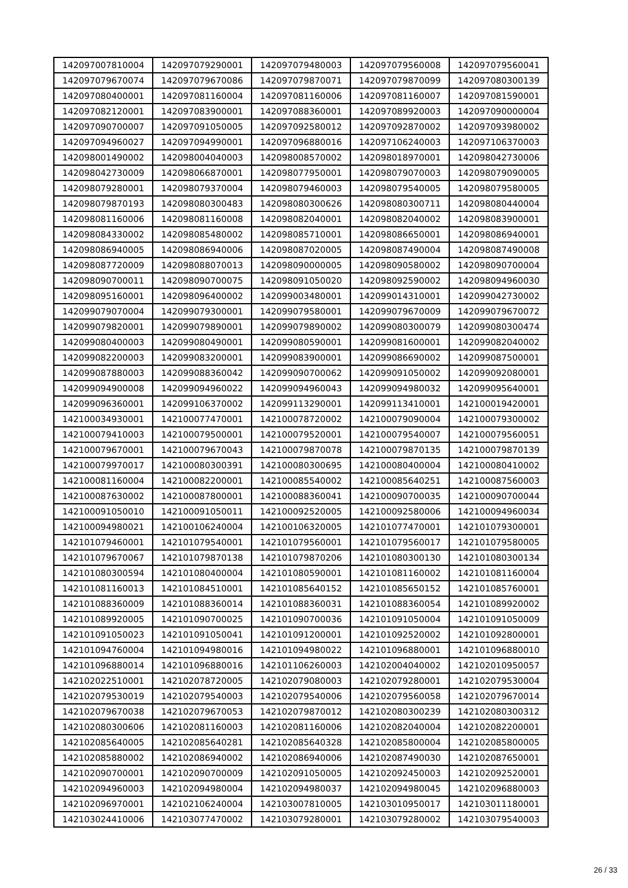| 142097007810004 | 142097079290001 | 142097079480003 | 142097079560008 | 142097079560041 |
| 142097079670074 | 142097079670086 | 142097079870071 | 142097079870099 | 142097080300139 |
| 142097080400001 | 142097081160004 | 142097081160006 | 142097081160007 | 142097081590001 |
| 142097082120001 | 142097083900001 | 142097088360001 | 142097089920003 | 142097090000004 |
| 142097090700007 | 142097091050005 | 142097092580012 | 142097092870002 | 142097093980002 |
| 142097094960027 | 142097094990001 | 142097096880016 | 142097106240003 | 142097106370003 |
| 142098001490002 | 142098004040003 | 142098008570002 | 142098018970001 | 142098042730006 |
| 142098042730009 | 142098066870001 | 142098077950001 | 142098079070003 | 142098079090005 |
| 142098079280001 | 142098079370004 | 142098079460003 | 142098079540005 | 142098079580005 |
| 142098079870193 | 142098080300483 | 142098080300626 | 142098080300711 | 142098080440004 |
| 142098081160006 | 142098081160008 | 142098082040001 | 142098082040002 | 142098083900001 |
| 142098084330002 | 142098085480002 | 142098085710001 | 142098086650001 | 142098086940001 |
| 142098086940005 | 142098086940006 | 142098087020005 | 142098087490004 | 142098087490008 |
| 142098087720009 | 142098088070013 | 142098090000005 | 142098090580002 | 142098090700004 |
| 142098090700011 | 142098090700075 | 142098091050020 | 142098092590002 | 142098094960030 |
| 142098095160001 | 142098096400002 | 142099003480001 | 142099014310001 | 142099042730002 |
| 142099079070004 | 142099079300001 | 142099079580001 | 142099079670009 | 142099079670072 |
| 142099079820001 | 142099079890001 | 142099079890002 | 142099080300079 | 142099080300474 |
| 142099080400003 | 142099080490001 | 142099080590001 | 142099081600001 | 142099082040002 |
| 142099082200003 | 142099083200001 | 142099083900001 | 142099086690002 | 142099087500001 |
| 142099087880003 | 142099088360042 | 142099090700062 | 142099091050002 | 142099092080001 |
| 142099094900008 | 142099094960022 | 142099094960043 | 142099094980032 | 142099095640001 |
| 142099096360001 | 142099106370002 | 142099113290001 | 142099113410001 | 142100019420001 |
| 142100034930001 | 142100077470001 | 142100078720002 | 142100079090004 | 142100079300002 |
| 142100079410003 | 142100079500001 | 142100079520001 | 142100079540007 | 142100079560051 |
| 142100079670001 | 142100079670043 | 142100079870078 | 142100079870135 | 142100079870139 |
| 142100079970017 | 142100080300391 | 142100080300695 | 142100080400004 | 142100080410002 |
| 142100081160004 | 142100082200001 | 142100085540002 | 142100085640251 | 142100087560003 |
| 142100087630002 | 142100087800001 | 142100088360041 | 142100090700035 | 142100090700044 |
| 142100091050010 | 142100091050011 | 142100092520005 | 142100092580006 | 142100094960034 |
| 142100094980021 | 142100106240004 | 142100106320005 | 142101077470001 | 142101079300001 |
| 142101079460001 | 142101079540001 | 142101079560001 | 142101079560017 | 142101079580005 |
| 142101079670067 | 142101079870138 | 142101079870206 | 142101080300130 | 142101080300134 |
| 142101080300594 | 142101080400004 | 142101080590001 | 142101081160002 | 142101081160004 |
| 142101081160013 | 142101084510001 | 142101085640152 | 142101085650152 | 142101085760001 |
| 142101088360009 | 142101088360014 | 142101088360031 | 142101088360054 | 142101089920002 |
| 142101089920005 | 142101090700025 | 142101090700036 | 142101091050004 | 142101091050009 |
| 142101091050023 | 142101091050041 | 142101091200001 | 142101092520002 | 142101092800001 |
| 142101094760004 | 142101094980016 | 142101094980022 | 142101096880001 | 142101096880010 |
| 142101096880014 | 142101096880016 | 142101106260003 | 142102004040002 | 142102010950057 |
| 142102022510001 | 142102078720005 | 142102079080003 | 142102079280001 | 142102079530004 |
| 142102079530019 | 142102079540003 | 142102079540006 | 142102079560058 | 142102079670014 |
| 142102079670038 | 142102079670053 | 142102079870012 | 142102080300239 | 142102080300312 |
| 142102080300606 | 142102081160003 | 142102081160006 | 142102082040004 | 142102082200001 |
| 142102085640005 | 142102085640281 | 142102085640328 | 142102085800004 | 142102085800005 |
| 142102085880002 | 142102086940002 | 142102086940006 | 142102087490030 | 142102087650001 |
| 142102090700001 | 142102090700009 | 142102091050005 | 142102092450003 | 142102092520001 |
| 142102094960003 | 142102094980004 | 142102094980037 | 142102094980045 | 142102096880003 |
| 142102096970001 | 142102106240004 | 142103007810005 | 142103010950017 | 142103011180001 |
| 142103024410006 | 142103077470002 | 142103079280001 | 142103079280002 | 142103079540003 |
26 / 33